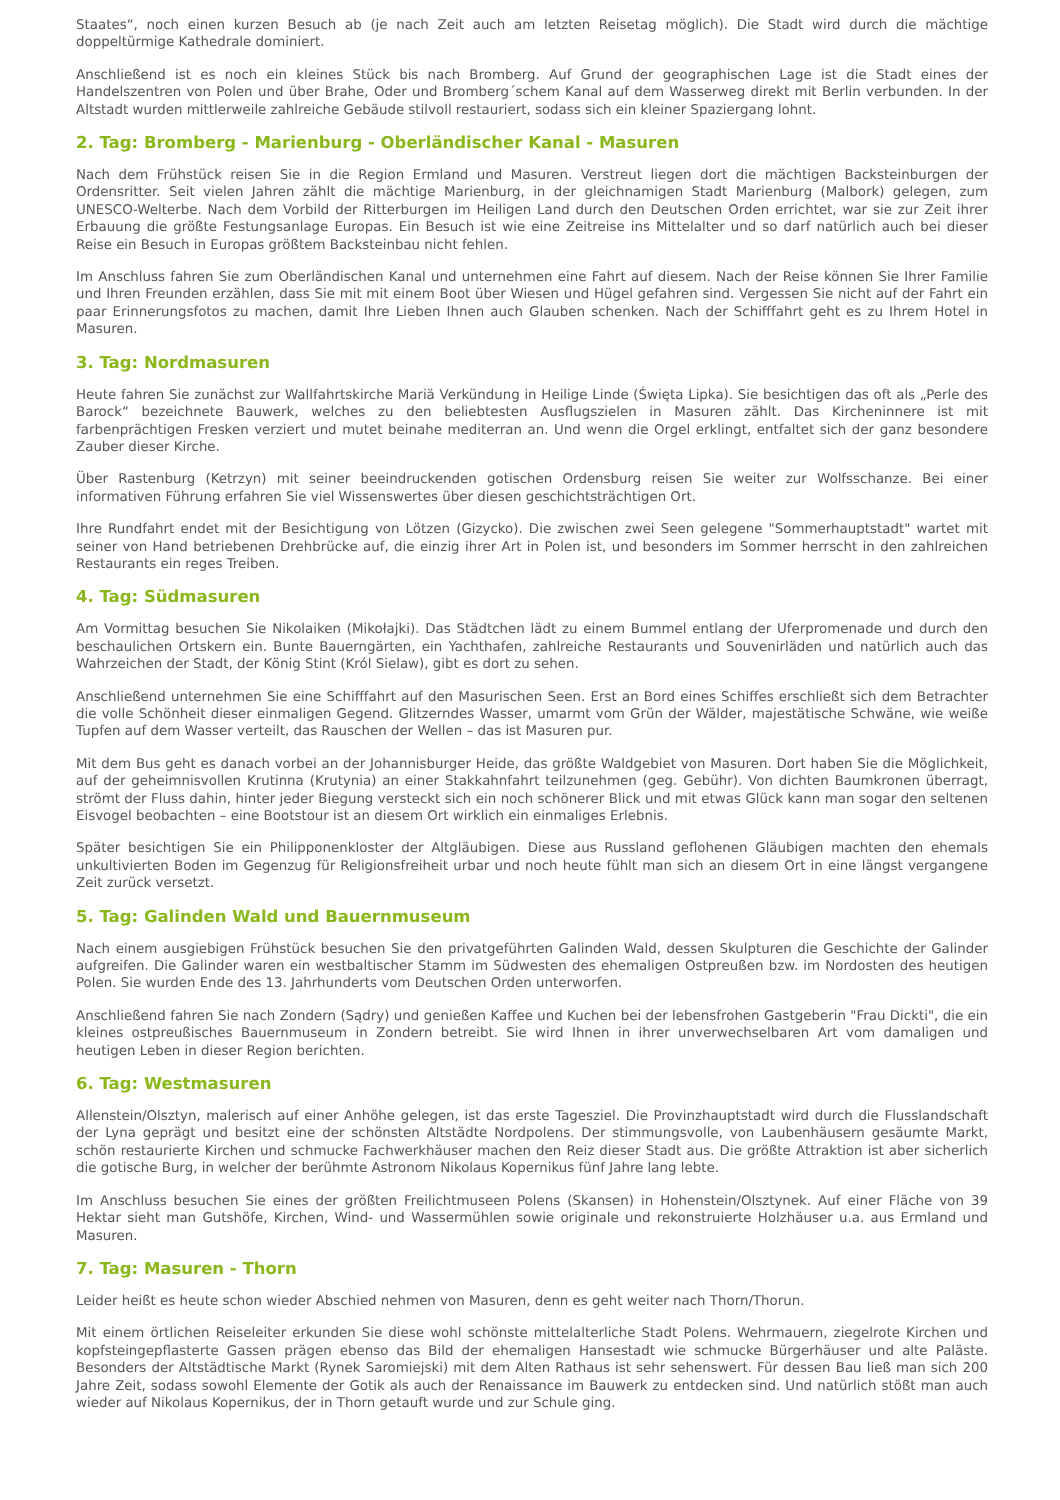Staates“, noch einen kurzen Besuch ab (je nach Zeit auch am letzten Reisetag möglich). Die Stadt wird durch die mächtige doppeltürmige Kathedrale dominiert.
Anschließend ist es noch ein kleines Stück bis nach Bromberg. Auf Grund der geographischen Lage ist die Stadt eines der Handelszentren von Polen und über Brahe, Oder und Bromberg´schem Kanal auf dem Wasserweg direkt mit Berlin verbunden. In der Altstadt wurden mittlerweile zahlreiche Gebäude stilvoll restauriert, sodass sich ein kleiner Spaziergang lohnt.
2. Tag: Bromberg - Marienburg - Oberländischer Kanal - Masuren
Nach dem Frühstück reisen Sie in die Region Ermland und Masuren. Verstreut liegen dort die mächtigen Backsteinburgen der Ordensritter. Seit vielen Jahren zählt die mächtige Marienburg, in der gleichnamigen Stadt Marienburg (Malbork) gelegen, zum UNESCO-Welterbe. Nach dem Vorbild der Ritterburgen im Heiligen Land durch den Deutschen Orden errichtet, war sie zur Zeit ihrer Erbauung die größte Festungsanlage Europas. Ein Besuch ist wie eine Zeitreise ins Mittelalter und so darf natürlich auch bei dieser Reise ein Besuch in Europas größtem Backsteinbau nicht fehlen.
Im Anschluss fahren Sie zum Oberländischen Kanal und unternehmen eine Fahrt auf diesem. Nach der Reise können Sie Ihrer Familie und Ihren Freunden erzählen, dass Sie mit mit einem Boot über Wiesen und Hügel gefahren sind. Vergessen Sie nicht auf der Fahrt ein paar Erinnerungsfotos zu machen, damit Ihre Lieben Ihnen auch Glauben schenken. Nach der Schifffahrt geht es zu Ihrem Hotel in Masuren.
3. Tag: Nordmasuren
Heute fahren Sie zunächst zur Wallfahrtskirche Mariä Verkündung in Heilige Linde (Święta Lipka). Sie besichtigen das oft als „Perle des Barock“ bezeichnete Bauwerk, welches zu den beliebtesten Ausflugszielen in Masuren zählt. Das Kircheninnere ist mit farbenprächtigen Fresken verziert und mutet beinahe mediterran an. Und wenn die Orgel erklingt, entfaltet sich der ganz besondere Zauber dieser Kirche.
Über Rastenburg (Ketrzyn) mit seiner beeindruckenden gotischen Ordensburg reisen Sie weiter zur Wolfsschanze. Bei einer informativen Führung erfahren Sie viel Wissenswertes über diesen geschichtsträchtigen Ort.
Ihre Rundfahrt endet mit der Besichtigung von Lötzen (Gizycko). Die zwischen zwei Seen gelegene "Sommerhauptstadt" wartet mit seiner von Hand betriebenen Drehbrücke auf, die einzig ihrer Art in Polen ist, und besonders im Sommer herrscht in den zahlreichen Restaurants ein reges Treiben.
4. Tag: Südmasuren
Am Vormittag besuchen Sie Nikolaiken (Mikołajki). Das Städtchen lädt zu einem Bummel entlang der Uferpromenade und durch den beschaulichen Ortskern ein. Bunte Bauerngärten, ein Yachthafen, zahlreiche Restaurants und Souvenirläden und natürlich auch das Wahrzeichen der Stadt, der König Stint (Król Sielaw), gibt es dort zu sehen.
Anschließend unternehmen Sie eine Schifffahrt auf den Masurischen Seen. Erst an Bord eines Schiffes erschließt sich dem Betrachter die volle Schönheit dieser einmaligen Gegend. Glitzerndes Wasser, umarmt vom Grün der Wälder, majestätische Schwäne, wie weiße Tupfen auf dem Wasser verteilt, das Rauschen der Wellen – das ist Masuren pur.
Mit dem Bus geht es danach vorbei an der Johannisburger Heide, das größte Waldgebiet von Masuren. Dort haben Sie die Möglichkeit, auf der geheimnisvollen Krutinna (Krutynia) an einer Stakkahnfahrt teilzunehmen (geg. Gebühr). Von dichten Baumkronen überragt, strömt der Fluss dahin, hinter jeder Biegung versteckt sich ein noch schönerer Blick und mit etwas Glück kann man sogar den seltenen Eisvogel beobachten – eine Bootstour ist an diesem Ort wirklich ein einmaliges Erlebnis.
Später besichtigen Sie ein Philipponenkloster der Altgläubigen. Diese aus Russland geflohenen Gläubigen machten den ehemals unkultivierten Boden im Gegenzug für Religionsfreiheit urbar und noch heute fühlt man sich an diesem Ort in eine längst vergangene Zeit zurück versetzt.
5. Tag: Galinden Wald und Bauernmuseum
Nach einem ausgiebigen Frühstück besuchen Sie den privatgeführten Galinden Wald, dessen Skulpturen die Geschichte der Galinder aufgreifen. Die Galinder waren ein westbaltischer Stamm im Südwesten des ehemaligen Ostpreußen bzw. im Nordosten des heutigen Polen. Sie wurden Ende des 13. Jahrhunderts vom Deutschen Orden unterworfen.
Anschließend fahren Sie nach Zondern (Sądry) und genießen Kaffee und Kuchen bei der lebensfrohen Gastgeberin "Frau Dickti", die ein kleines ostpreußisches Bauernmuseum in Zondern betreibt. Sie wird Ihnen in ihrer unverwechselbaren Art vom damaligen und heutigen Leben in dieser Region berichten.
6. Tag: Westmasuren
Allenstein/Olsztyn, malerisch auf einer Anhöhe gelegen, ist das erste Tagesziel. Die Provinzhauptstadt wird durch die Flusslandschaft der Lyna geprägt und besitzt eine der schönsten Altstädte Nordpolens. Der stimmungsvolle, von Laubenhäusern gesäumte Markt, schön restaurierte Kirchen und schmucke Fachwerkhäuser machen den Reiz dieser Stadt aus. Die größte Attraktion ist aber sicherlich die gotische Burg, in welcher der berühmte Astronom Nikolaus Kopernikus fünf Jahre lang lebte.
Im Anschluss besuchen Sie eines der größten Freilichtmuseen Polens (Skansen) in Hohenstein/Olsztynek. Auf einer Fläche von 39 Hektar sieht man Gutshöfe, Kirchen, Wind- und Wassermühlen sowie originale und rekonstruierte Holzhäuser u.a. aus Ermland und Masuren.
7. Tag: Masuren - Thorn
Leider heißt es heute schon wieder Abschied nehmen von Masuren, denn es geht weiter nach Thorn/Thorun.
Mit einem örtlichen Reiseleiter erkunden Sie diese wohl schönste mittelalterliche Stadt Polens. Wehrmauern, ziegelrote Kirchen und kopfsteingepflasterte Gassen prägen ebenso das Bild der ehemaligen Hansestadt wie schmucke Bürgerhäuser und alte Paläste. Besonders der Altstädtische Markt (Rynek Saromiejski) mit dem Alten Rathaus ist sehr sehenswert. Für dessen Bau ließ man sich 200 Jahre Zeit, sodass sowohl Elemente der Gotik als auch der Renaissance im Bauwerk zu entdecken sind. Und natürlich stößt man auch wieder auf Nikolaus Kopernikus, der in Thorn getauft wurde und zur Schule ging.